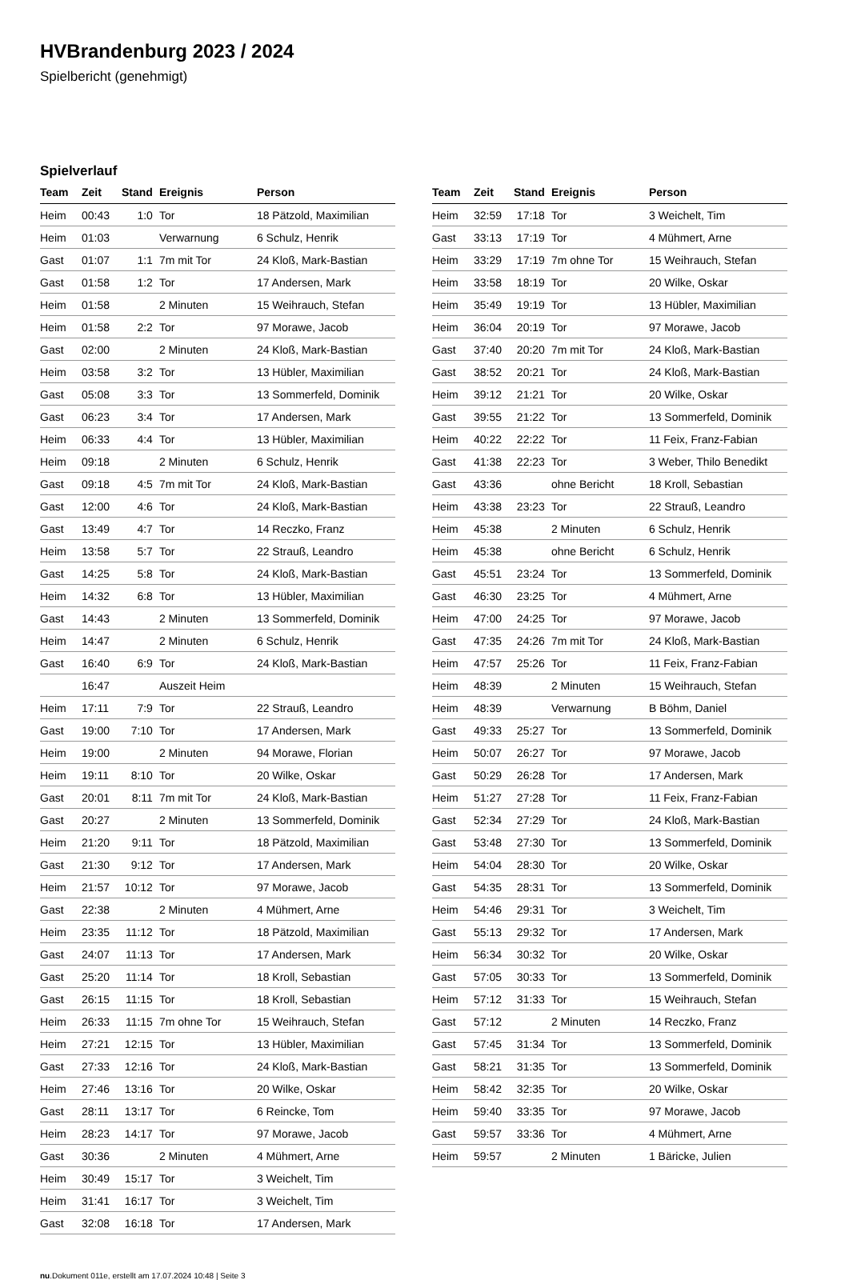HVBrandenburg 2023 / 2024
Spielbericht (genehmigt)
Spielverlauf
| Team | Zeit | Stand | Ereignis | Person |
| --- | --- | --- | --- | --- |
| Heim | 00:43 | 1:0 | Tor | 18 Pätzold, Maximilian |
| Heim | 01:03 | | Verwarnung | 6 Schulz, Henrik |
| Gast | 01:07 | 1:1 | 7m mit Tor | 24 Kloß, Mark-Bastian |
| Gast | 01:58 | 1:2 | Tor | 17 Andersen, Mark |
| Heim | 01:58 | | 2 Minuten | 15 Weihrauch, Stefan |
| Heim | 01:58 | 2:2 | Tor | 97 Morawe, Jacob |
| Gast | 02:00 | | 2 Minuten | 24 Kloß, Mark-Bastian |
| Heim | 03:58 | 3:2 | Tor | 13 Hübler, Maximilian |
| Gast | 05:08 | 3:3 | Tor | 13 Sommerfeld, Dominik |
| Gast | 06:23 | 3:4 | Tor | 17 Andersen, Mark |
| Heim | 06:33 | 4:4 | Tor | 13 Hübler, Maximilian |
| Heim | 09:18 | | 2 Minuten | 6 Schulz, Henrik |
| Gast | 09:18 | 4:5 | 7m mit Tor | 24 Kloß, Mark-Bastian |
| Gast | 12:00 | 4:6 | Tor | 24 Kloß, Mark-Bastian |
| Gast | 13:49 | 4:7 | Tor | 14 Reczko, Franz |
| Heim | 13:58 | 5:7 | Tor | 22 Strauß, Leandro |
| Gast | 14:25 | 5:8 | Tor | 24 Kloß, Mark-Bastian |
| Heim | 14:32 | 6:8 | Tor | 13 Hübler, Maximilian |
| Gast | 14:43 | | 2 Minuten | 13 Sommerfeld, Dominik |
| Heim | 14:47 | | 2 Minuten | 6 Schulz, Henrik |
| Gast | 16:40 | 6:9 | Tor | 24 Kloß, Mark-Bastian |
| | 16:47 | | Auszeit Heim | |
| Heim | 17:11 | 7:9 | Tor | 22 Strauß, Leandro |
| Gast | 19:00 | 7:10 | Tor | 17 Andersen, Mark |
| Heim | 19:00 | | 2 Minuten | 94 Morawe, Florian |
| Heim | 19:11 | 8:10 | Tor | 20 Wilke, Oskar |
| Gast | 20:01 | 8:11 | 7m mit Tor | 24 Kloß, Mark-Bastian |
| Gast | 20:27 | | 2 Minuten | 13 Sommerfeld, Dominik |
| Heim | 21:20 | 9:11 | Tor | 18 Pätzold, Maximilian |
| Gast | 21:30 | 9:12 | Tor | 17 Andersen, Mark |
| Heim | 21:57 | 10:12 | Tor | 97 Morawe, Jacob |
| Gast | 22:38 | | 2 Minuten | 4 Mühmert, Arne |
| Heim | 23:35 | 11:12 | Tor | 18 Pätzold, Maximilian |
| Gast | 24:07 | 11:13 | Tor | 17 Andersen, Mark |
| Gast | 25:20 | 11:14 | Tor | 18 Kroll, Sebastian |
| Gast | 26:15 | 11:15 | Tor | 18 Kroll, Sebastian |
| Heim | 26:33 | 11:15 | 7m ohne Tor | 15 Weihrauch, Stefan |
| Heim | 27:21 | 12:15 | Tor | 13 Hübler, Maximilian |
| Gast | 27:33 | 12:16 | Tor | 24 Kloß, Mark-Bastian |
| Heim | 27:46 | 13:16 | Tor | 20 Wilke, Oskar |
| Gast | 28:11 | 13:17 | Tor | 6 Reincke, Tom |
| Heim | 28:23 | 14:17 | Tor | 97 Morawe, Jacob |
| Gast | 30:36 | | 2 Minuten | 4 Mühmert, Arne |
| Heim | 30:49 | 15:17 | Tor | 3 Weichelt, Tim |
| Heim | 31:41 | 16:17 | Tor | 3 Weichelt, Tim |
| Gast | 32:08 | 16:18 | Tor | 17 Andersen, Mark |
| Team | Zeit | Stand | Ereignis | Person |
| --- | --- | --- | --- | --- |
| Heim | 32:59 | 17:18 | Tor | 3 Weichelt, Tim |
| Gast | 33:13 | 17:19 | Tor | 4 Mühmert, Arne |
| Heim | 33:29 | 17:19 | 7m ohne Tor | 15 Weihrauch, Stefan |
| Heim | 33:58 | 18:19 | Tor | 20 Wilke, Oskar |
| Heim | 35:49 | 19:19 | Tor | 13 Hübler, Maximilian |
| Heim | 36:04 | 20:19 | Tor | 97 Morawe, Jacob |
| Gast | 37:40 | 20:20 | 7m mit Tor | 24 Kloß, Mark-Bastian |
| Gast | 38:52 | 20:21 | Tor | 24 Kloß, Mark-Bastian |
| Heim | 39:12 | 21:21 | Tor | 20 Wilke, Oskar |
| Gast | 39:55 | 21:22 | Tor | 13 Sommerfeld, Dominik |
| Heim | 40:22 | 22:22 | Tor | 11 Feix, Franz-Fabian |
| Gast | 41:38 | 22:23 | Tor | 3 Weber, Thilo Benedikt |
| Gast | 43:36 | | ohne Bericht | 18 Kroll, Sebastian |
| Heim | 43:38 | 23:23 | Tor | 22 Strauß, Leandro |
| Heim | 45:38 | | 2 Minuten | 6 Schulz, Henrik |
| Heim | 45:38 | | ohne Bericht | 6 Schulz, Henrik |
| Gast | 45:51 | 23:24 | Tor | 13 Sommerfeld, Dominik |
| Gast | 46:30 | 23:25 | Tor | 4 Mühmert, Arne |
| Heim | 47:00 | 24:25 | Tor | 97 Morawe, Jacob |
| Gast | 47:35 | 24:26 | 7m mit Tor | 24 Kloß, Mark-Bastian |
| Heim | 47:57 | 25:26 | Tor | 11 Feix, Franz-Fabian |
| Heim | 48:39 | | 2 Minuten | 15 Weihrauch, Stefan |
| Heim | 48:39 | | Verwarnung | B Böhm, Daniel |
| Gast | 49:33 | 25:27 | Tor | 13 Sommerfeld, Dominik |
| Heim | 50:07 | 26:27 | Tor | 97 Morawe, Jacob |
| Gast | 50:29 | 26:28 | Tor | 17 Andersen, Mark |
| Heim | 51:27 | 27:28 | Tor | 11 Feix, Franz-Fabian |
| Gast | 52:34 | 27:29 | Tor | 24 Kloß, Mark-Bastian |
| Gast | 53:48 | 27:30 | Tor | 13 Sommerfeld, Dominik |
| Heim | 54:04 | 28:30 | Tor | 20 Wilke, Oskar |
| Gast | 54:35 | 28:31 | Tor | 13 Sommerfeld, Dominik |
| Heim | 54:46 | 29:31 | Tor | 3 Weichelt, Tim |
| Gast | 55:13 | 29:32 | Tor | 17 Andersen, Mark |
| Heim | 56:34 | 30:32 | Tor | 20 Wilke, Oskar |
| Gast | 57:05 | 30:33 | Tor | 13 Sommerfeld, Dominik |
| Heim | 57:12 | 31:33 | Tor | 15 Weihrauch, Stefan |
| Gast | 57:12 | | 2 Minuten | 14 Reczko, Franz |
| Gast | 57:45 | 31:34 | Tor | 13 Sommerfeld, Dominik |
| Gast | 58:21 | 31:35 | Tor | 13 Sommerfeld, Dominik |
| Heim | 58:42 | 32:35 | Tor | 20 Wilke, Oskar |
| Heim | 59:40 | 33:35 | Tor | 97 Morawe, Jacob |
| Gast | 59:57 | 33:36 | Tor | 4 Mühmert, Arne |
| Heim | 59:57 | | 2 Minuten | 1 Bäricke, Julien |
nu.Dokument 011e, erstellt am 17.07.2024 10:48 | Seite 3